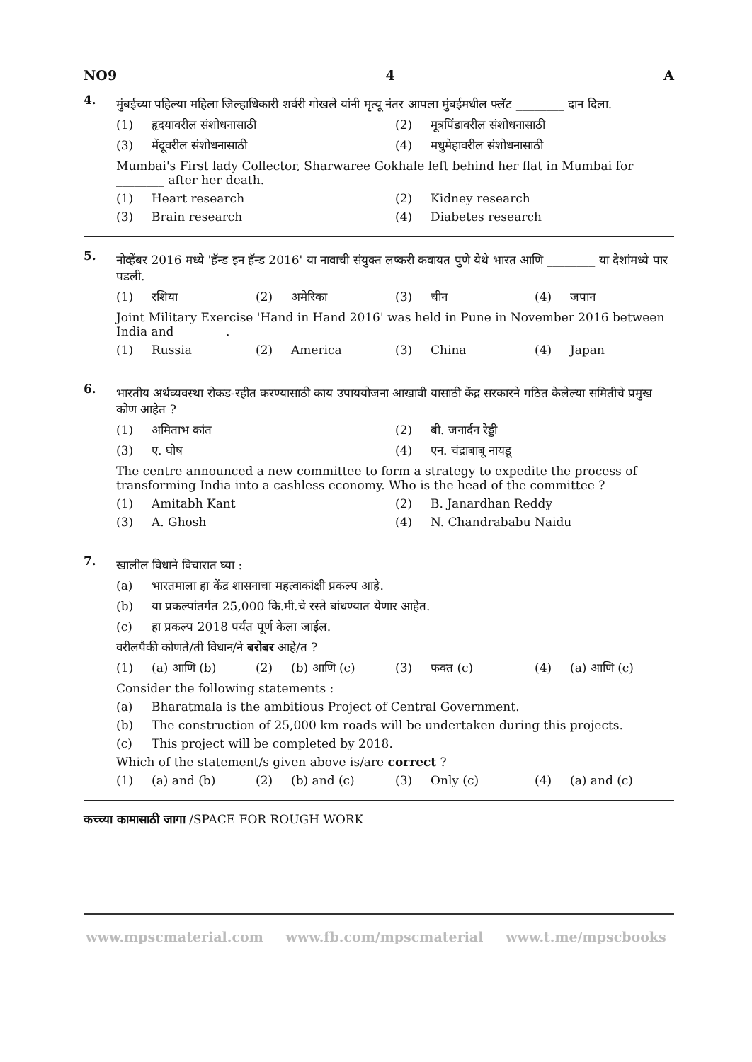NO9 4 A
4.
मुंबईच्या पहिल्या महिला जिल्हाधिकारी शर्वरी गोखले यांनी मृत्यू नंतर आपला मुंबईमधील फ्लॅट ________ दान दिला.
(1) हृदयावरील संशोधनासाठी (2) मूत्रपिंडावरील संशोधनासाठी
(3) मेंदूवरील संशोधनासाठी (4) मधुमेहावरील संशोधनासाठी
Mumbai's First lady Collector, Sharwaree Gokhale left behind her flat in Mumbai for ________ after her death.
(1) Heart research (2) Kidney research
(3) Brain research (4) Diabetes research
5.
नोव्हेंबर 2016 मध्ये 'हॅन्ड इन हॅन्ड 2016' या नावाची संयुक्त लष्करी कवायत पुणे येथे भारत आणि ________ या देशांमध्ये पार पडली.
(1) रशिया (2) अमेरिका (3) चीन (4) जपान
Joint Military Exercise 'Hand in Hand 2016' was held in Pune in November 2016 between India and ________.
(1) Russia (2) America (3) China (4) Japan
6.
भारतीय अर्थव्यवस्था रोकड-रहीत करण्यासाठी काय उपाययोजना आखावी यासाठी केंद्र सरकारने गठित केलेल्या समितीचे प्रमुख कोण आहेत ?
(1) अमिताभ कांत (2) बी. जनार्दन रेड्डी
(3) ए. घोष (4) एन. चंद्राबाबू नायडू
The centre announced a new committee to form a strategy to expedite the process of transforming India into a cashless economy. Who is the head of the committee ?
(1) Amitabh Kant (2) B. Janardhan Reddy
(3) A. Ghosh (4) N. Chandrababu Naidu
7.
खालील विधाने विचारात घ्या :
(a) भारतमाला हा केंद्र शासनाचा महत्वाकांक्षी प्रकल्प आहे.
(b) या प्रकल्पांतर्गत 25,000 कि.मी.चे रस्ते बांधण्यात येणार आहेत.
(c) हा प्रकल्प 2018 पर्यंत पूर्ण केला जाईल.
वरीलपैकी कोणते/ती विधान/ने बरोबर आहे/त ?
(1) (a) आणि (b) (2) (b) आणि (c) (3) फक्त (c) (4) (a) आणि (c)
Consider the following statements :
(a) Bharatmala is the ambitious Project of Central Government.
(b) The construction of 25,000 km roads will be undertaken during this projects.
(c) This project will be completed by 2018.
Which of the statement/s given above is/are correct ?
(1) (a) and (b) (2) (b) and (c) (3) Only (c) (4) (a) and (c)
कच्च्या कामासाठी जागा /SPACE FOR ROUGH WORK
www.mpscmaterial.com www.fb.com/mpscmaterial www.t.me/mpscbooks